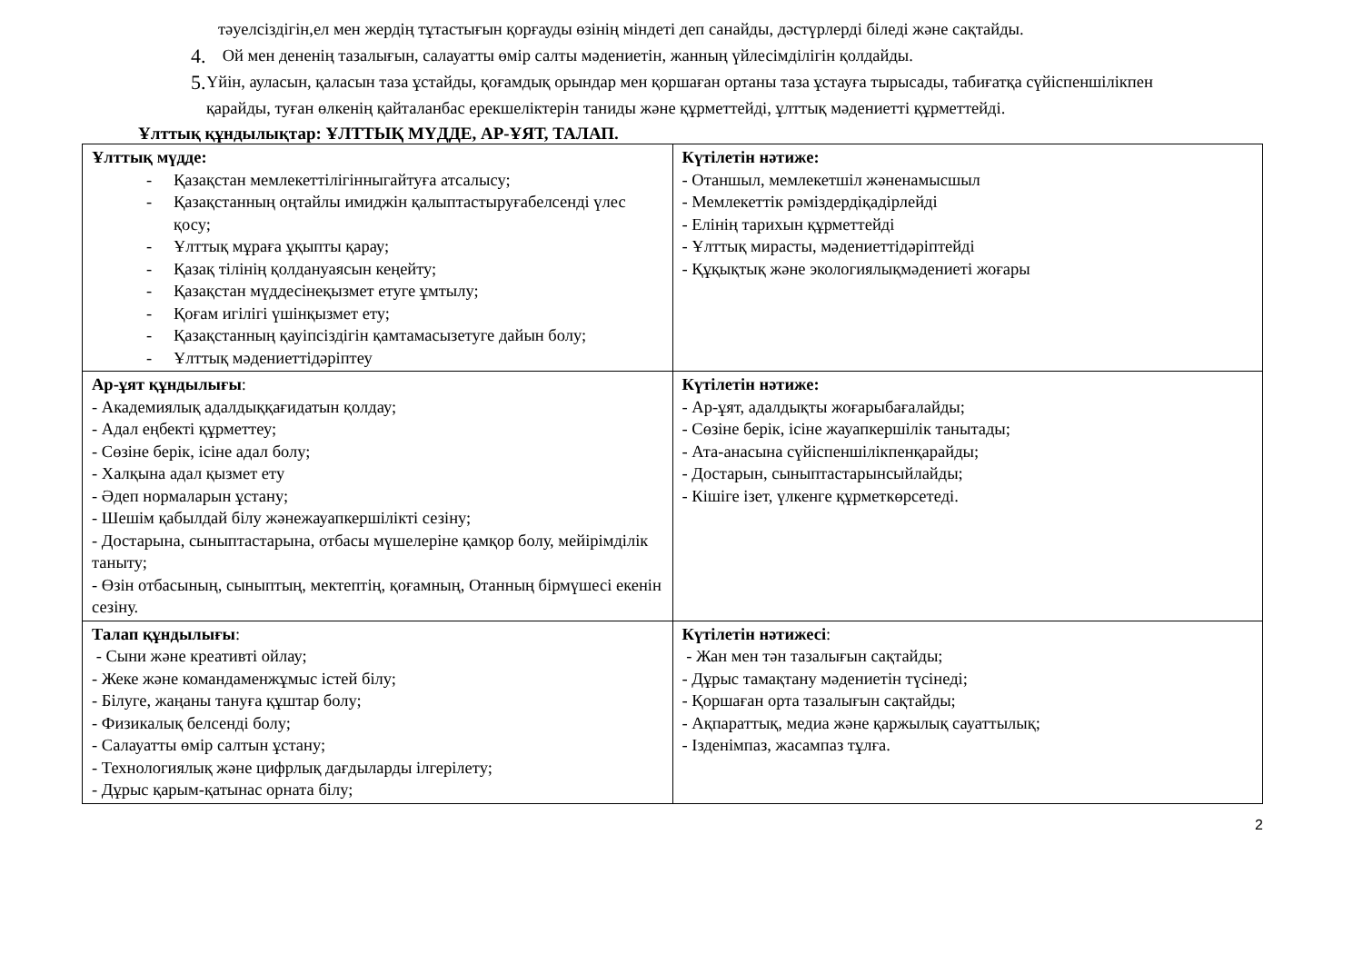тәуелсіздігін,ел мен жердің тұтастығын қорғауды өзінің міндеті деп санайды, дәстүрлерді біледі және сақтайды.
4.
Ой мен дененің тазалығын, салауатты өмір салты мәдениетін, жанның үйлесімділігін қолдайды.
5.
Үйін, ауласын, қаласын таза ұстайды, қоғамдық орындар мен қоршаған ортаны таза ұстауға тырысады, табиғатқа сүйіспеншілікпен қарайды, туған өлкенің қайталанбас ерекшеліктерін таниды және құрметтейді, ұлттық мәдениетті құрметтейді.
Ұлттық құндылықтар: ҰЛТТЫҚ МҮДДЕ, АР-ҰЯТ, ТАЛАП.
| Ұлттық мүдде: - Қазақстан мемлекеттілігінныгайтуға атсалысу; - Қазақстанның оңтайлы имиджін қалыптастыруғабелсенді үлес қосу; - Ұлттық мұраға ұқыпты қарау; - Қазақ тілінің қолдануаясын кеңейту; - Қазақстан мүддесінеқызмет етуге ұмтылу; - Қоғам игілігі үшінқызмет ету; - Қазақстанның қауіпсіздігін қамтамасызетуге дайын болу; - Ұлттық мәдениеттідәріптеу | Күтілетін нәтиже: - Отаншыл, мемлекетшіл жәненамысшыл - Мемлекеттік рәміздердіқадірлейді - Елінің тарихын құрметтейді - Ұлттық мирасты, мәдениеттідәріптейді - Құқықтық және экологиялықмәдениеті жоғары |
| Ар-ұят құндылығы : - Академиялық адалдыққағидатын қолдау; - Адал еңбекті құрметтеу; - Сөзіне берік, ісіне адал болу; - Халқына адал қызмет ету - Әдеп нормаларын ұстану; - Шешім қабылдай білу жәнежауапкершілікті сезіну; - Достарына, сыныптастарына, отбасы мүшелеріне қамқор болу, мейірімділік таныту; - Өзін отбасының, сыныптың, мектептің, қоғамның, Отанның бірмүшесі екенін сезіну. | Күтілетін нәтиже: - Ар-ұят, адалдықты жоғарыбағалайды; - Сөзіне берік, ісіне жауапкершілік танытады; - Ата-анасына сүйіспеншілікпенқарайды; - Достарын, сыныптастарынсыйлайды; - Кішіге ізет, үлкенге құрметкөрсетеді. |
| Талап құндылығы : - Сыни және креативті ойлау; - Жеке және командаменжұмыс істей білу; - Білуге, жаңаны тануға құштар болу; - Физикалық белсенді болу; - Салауатты өмір салтын ұстану; - Технологиялық және цифрлық дағдыларды ілгерілету; - Дұрыс қарым-қатынас орната білу; | Күтілетін нәтижесі : - Жан мен тән тазалығын сақтайды; - Дұрыс тамақтану мәдениетін түсінеді; - Қоршаған орта тазалығын сақтайды; - Ақпараттық, медиа және қаржылық сауаттылық; - Ізденімпаз, жасампаз тұлға. |
2